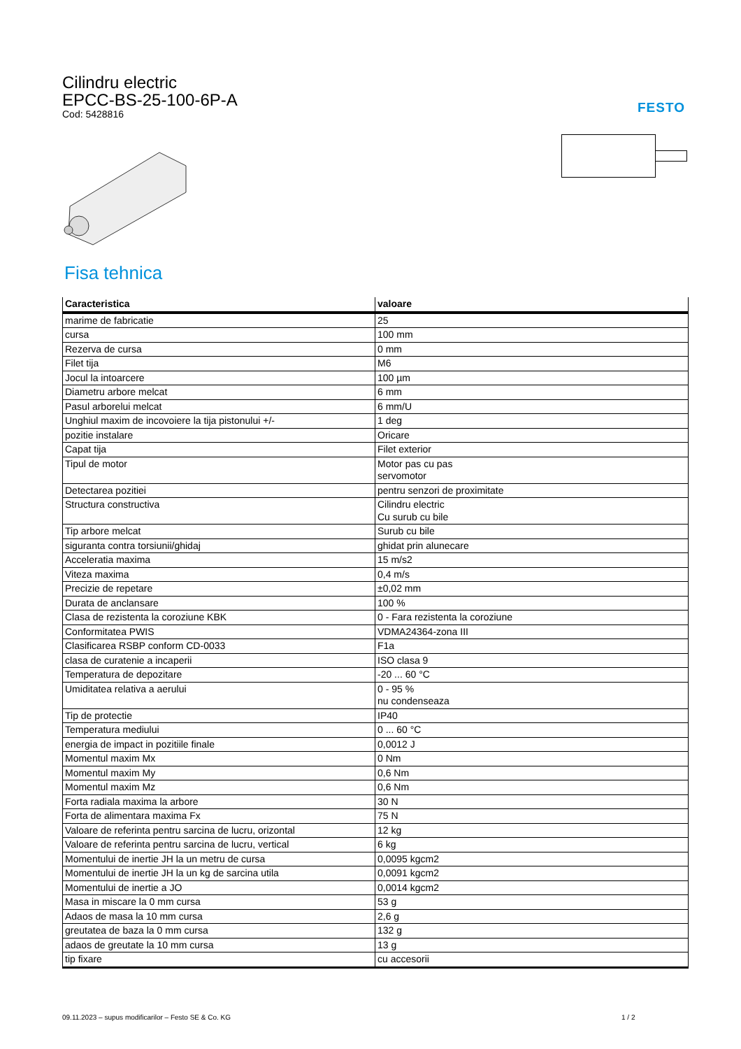Cilindru electric
EPCC-BS-25-100-6P-A
Cod: 5428816
FESTO
Fisa tehnica
| Caracteristica | valoare |
| --- | --- |
| marime de fabricatie | 25 |
| cursa | 100 mm |
| Rezerva de cursa | 0 mm |
| Filet tija | M6 |
| Jocul la intoarcere | 100 µm |
| Diametru arbore melcat | 6 mm |
| Pasul arborelui melcat | 6 mm/U |
| Unghiul maxim de incovoiere la tija pistonului +/- | 1 deg |
| pozitie instalare | Oricare |
| Capat tija | Filet exterior |
| Tipul de motor | Motor pas cu pas servomotor |
| Detectarea pozitiei | pentru senzori de proximitate |
| Structura constructiva | Cilindru electric Cu surub cu bile |
| Tip arbore melcat | Surub cu bile |
| siguranta contra torsiunii/ghidaj | ghidat prin alunecare |
| Acceleratia maxima | 15 m/s2 |
| Viteza maxima | 0,4 m/s |
| Precizie de repetare | ±0,02 mm |
| Durata de anclansare | 100 % |
| Clasa de rezistenta la coroziune KBK | 0 - Fara rezistenta la coroziune |
| Conformitatea PWIS | VDMA24364-zona III |
| Clasificarea RSBP conform CD-0033 | F1a |
| clasa de curatenie a incaperii | ISO clasa 9 |
| Temperatura de depozitare | -20 ... 60 °C |
| Umiditatea relativa a aerului | 0 - 95 % nu condenseaza |
| Tip de protectie | IP40 |
| Temperatura mediului | 0 ... 60 °C |
| energia de impact in pozitiile finale | 0,0012 J |
| Momentul maxim Mx | 0 Nm |
| Momentul maxim My | 0,6 Nm |
| Momentul maxim Mz | 0,6 Nm |
| Forta radiala maxima la arbore | 30 N |
| Forta de alimentara maxima Fx | 75 N |
| Valoare de referinta pentru sarcina de lucru, orizontal | 12 kg |
| Valoare de referinta pentru sarcina de lucru, vertical | 6 kg |
| Momentului de inertie JH la un metru de cursa | 0,0095 kgcm2 |
| Momentului de inertie JH la un kg de sarcina utila | 0,0091 kgcm2 |
| Momentului de inertie a JO | 0,0014 kgcm2 |
| Masa in miscare la 0 mm cursa | 53 g |
| Adaos de masa la 10 mm cursa | 2,6 g |
| greutatea de baza la 0 mm cursa | 132 g |
| adaos de greutate la 10 mm cursa | 13 g |
| tip fixare | cu accesorii |
09.11.2023 – supus modificarilor – Festo SE & Co. KG
1 / 2